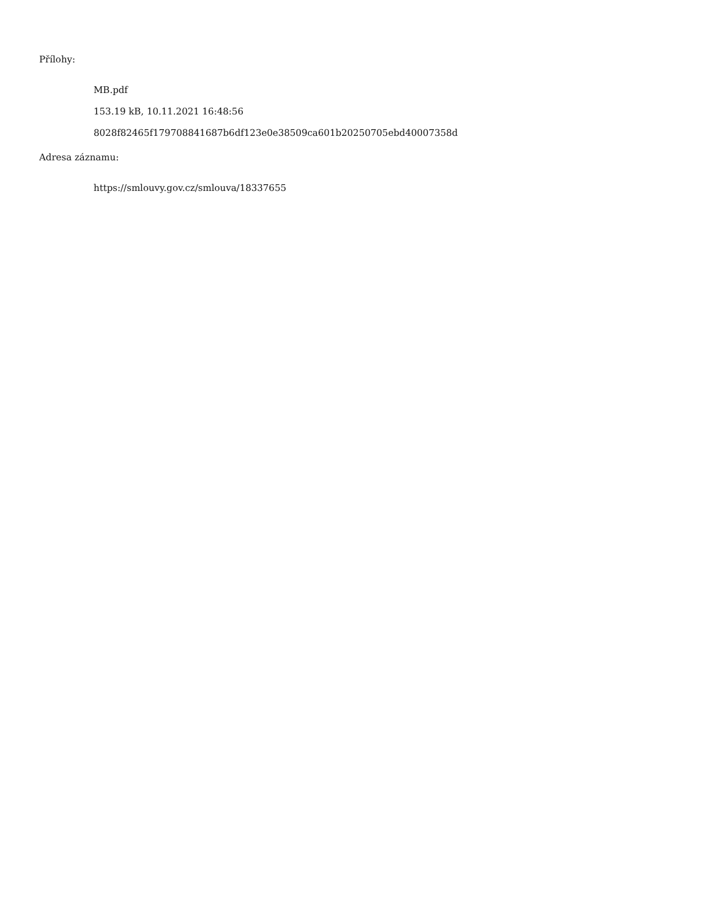Přílohy:
MB.pdf
153.19 kB, 10.11.2021 16:48:56
8028f82465f179708841687b6df123e0e38509ca601b20250705ebd40007358d
Adresa záznamu:
https://smlouvy.gov.cz/smlouva/18337655